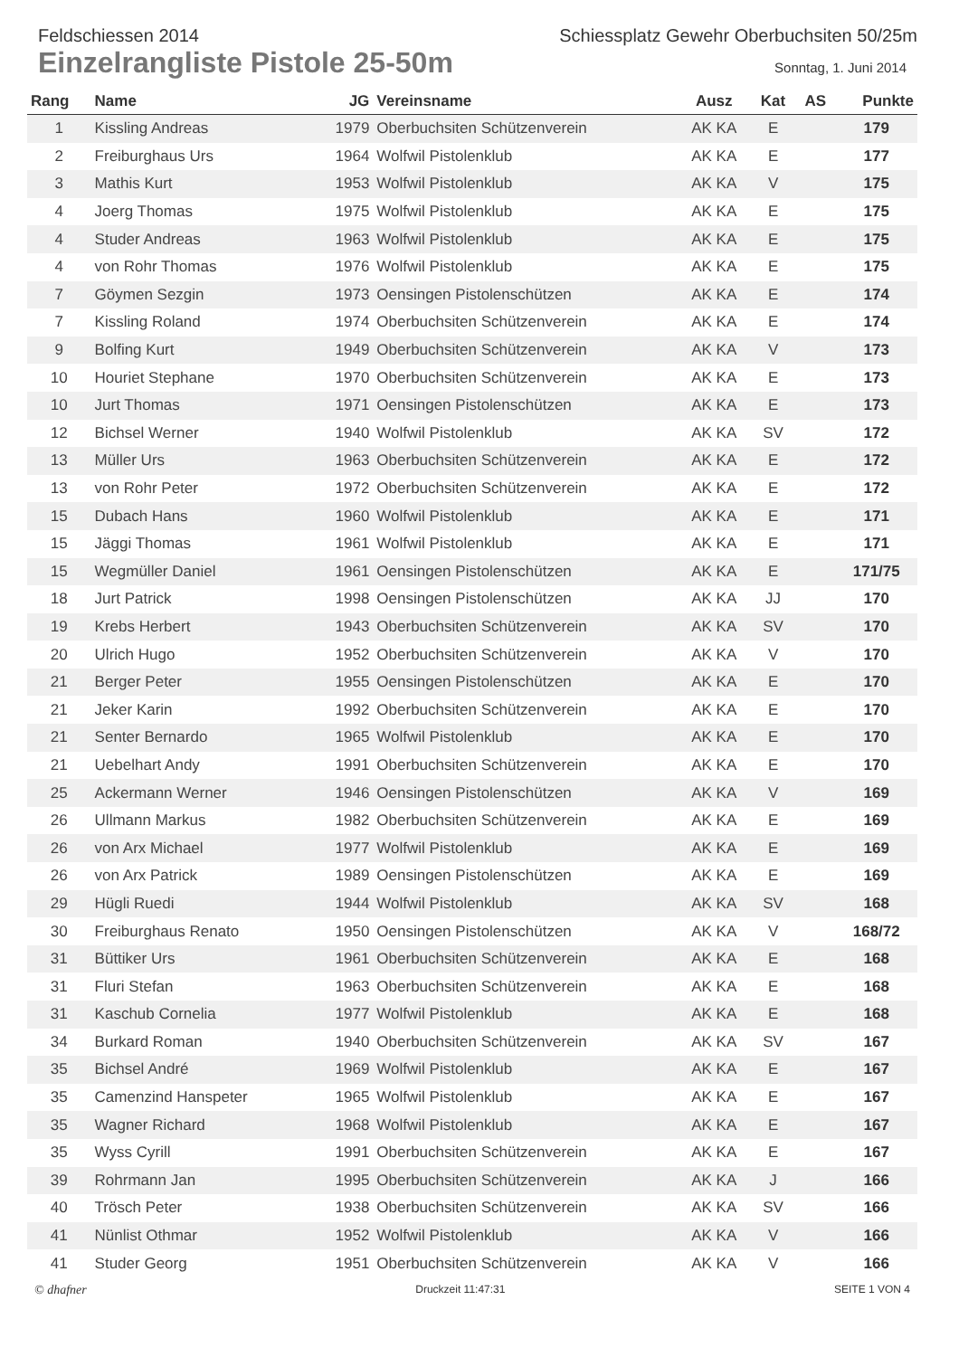Feldschiessen 2014 Schiessplatz Gewehr Oberbuchsiten 50/25m
Einzelrangliste Pistole 25-50m
Sonntag, 1. Juni 2014
| Rang | Name | JG | Vereinsname | Ausz | Kat | AS | Punkte |
| --- | --- | --- | --- | --- | --- | --- | --- |
| 1 | Kissling Andreas | 1979 | Oberbuchsiten Schützenverein | AK KA | E | | 179 |
| 2 | Freiburghaus Urs | 1964 | Wolfwil Pistolenklub | AK KA | E | | 177 |
| 3 | Mathis Kurt | 1953 | Wolfwil Pistolenklub | AK KA | V | | 175 |
| 4 | Joerg Thomas | 1975 | Wolfwil Pistolenklub | AK KA | E | | 175 |
| 4 | Studer Andreas | 1963 | Wolfwil Pistolenklub | AK KA | E | | 175 |
| 4 | von Rohr Thomas | 1976 | Wolfwil Pistolenklub | AK KA | E | | 175 |
| 7 | Göymen Sezgin | 1973 | Oensingen Pistolenschützen | AK KA | E | | 174 |
| 7 | Kissling Roland | 1974 | Oberbuchsiten Schützenverein | AK KA | E | | 174 |
| 9 | Bolfing Kurt | 1949 | Oberbuchsiten Schützenverein | AK KA | V | | 173 |
| 10 | Houriet Stephane | 1970 | Oberbuchsiten Schützenverein | AK KA | E | | 173 |
| 10 | Jurt Thomas | 1971 | Oensingen Pistolenschützen | AK KA | E | | 173 |
| 12 | Bichsel Werner | 1940 | Wolfwil Pistolenklub | AK KA | SV | | 172 |
| 13 | Müller Urs | 1963 | Oberbuchsiten Schützenverein | AK KA | E | | 172 |
| 13 | von Rohr Peter | 1972 | Oberbuchsiten Schützenverein | AK KA | E | | 172 |
| 15 | Dubach Hans | 1960 | Wolfwil Pistolenklub | AK KA | E | | 171 |
| 15 | Jäggi Thomas | 1961 | Wolfwil Pistolenklub | AK KA | E | | 171 |
| 15 | Wegmüller Daniel | 1961 | Oensingen Pistolenschützen | AK KA | E | | 171/75 |
| 18 | Jurt Patrick | 1998 | Oensingen Pistolenschützen | AK KA | JJ | | 170 |
| 19 | Krebs Herbert | 1943 | Oberbuchsiten Schützenverein | AK KA | SV | | 170 |
| 20 | Ulrich Hugo | 1952 | Oberbuchsiten Schützenverein | AK KA | V | | 170 |
| 21 | Berger Peter | 1955 | Oensingen Pistolenschützen | AK KA | E | | 170 |
| 21 | Jeker Karin | 1992 | Oberbuchsiten Schützenverein | AK KA | E | | 170 |
| 21 | Senter Bernardo | 1965 | Wolfwil Pistolenklub | AK KA | E | | 170 |
| 21 | Uebelhart Andy | 1991 | Oberbuchsiten Schützenverein | AK KA | E | | 170 |
| 25 | Ackermann Werner | 1946 | Oensingen Pistolenschützen | AK KA | V | | 169 |
| 26 | Ullmann Markus | 1982 | Oberbuchsiten Schützenverein | AK KA | E | | 169 |
| 26 | von Arx Michael | 1977 | Wolfwil Pistolenklub | AK KA | E | | 169 |
| 26 | von Arx Patrick | 1989 | Oensingen Pistolenschützen | AK KA | E | | 169 |
| 29 | Hügli Ruedi | 1944 | Wolfwil Pistolenklub | AK KA | SV | | 168 |
| 30 | Freiburghaus Renato | 1950 | Oensingen Pistolenschützen | AK KA | V | | 168/72 |
| 31 | Büttiker Urs | 1961 | Oberbuchsiten Schützenverein | AK KA | E | | 168 |
| 31 | Fluri Stefan | 1963 | Oberbuchsiten Schützenverein | AK KA | E | | 168 |
| 31 | Kaschub Cornelia | 1977 | Wolfwil Pistolenklub | AK KA | E | | 168 |
| 34 | Burkard Roman | 1940 | Oberbuchsiten Schützenverein | AK KA | SV | | 167 |
| 35 | Bichsel André | 1969 | Wolfwil Pistolenklub | AK KA | E | | 167 |
| 35 | Camenzind Hanspeter | 1965 | Wolfwil Pistolenklub | AK KA | E | | 167 |
| 35 | Wagner Richard | 1968 | Wolfwil Pistolenklub | AK KA | E | | 167 |
| 35 | Wyss Cyrill | 1991 | Oberbuchsiten Schützenverein | AK KA | E | | 167 |
| 39 | Rohrmann Jan | 1995 | Oberbuchsiten Schützenverein | AK KA | J | | 166 |
| 40 | Trösch Peter | 1938 | Oberbuchsiten Schützenverein | AK KA | SV | | 166 |
| 41 | Nünlist Othmar | 1952 | Wolfwil Pistolenklub | AK KA | V | | 166 |
| 41 | Studer Georg | 1951 | Oberbuchsiten Schützenverein | AK KA | V | | 166 |
© dhafner Druckzeit 11:47:31 SEITE 1 VON 4